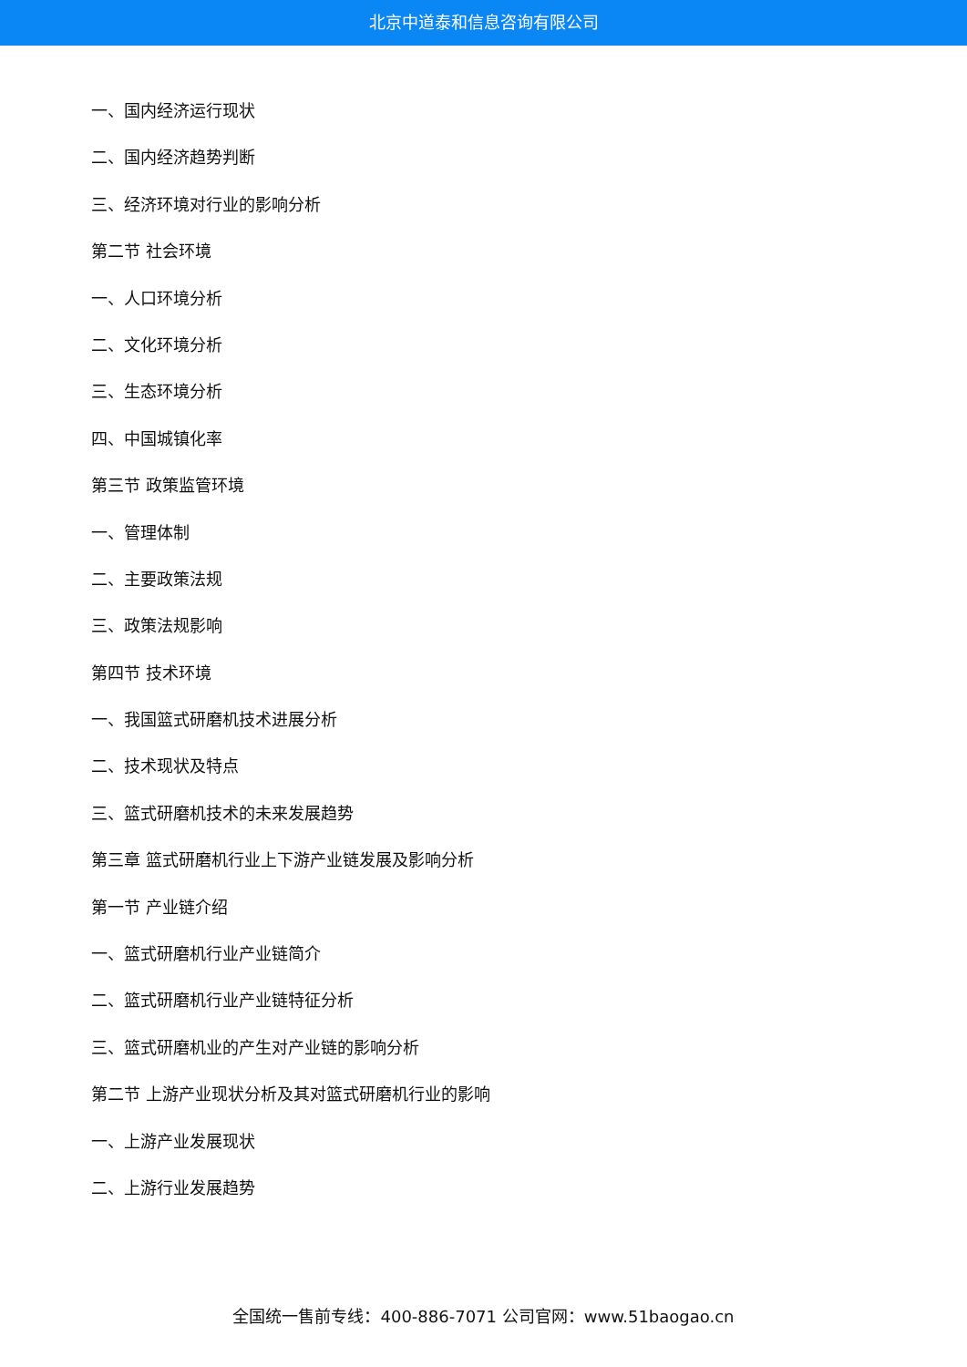北京中道泰和信息咨询有限公司
一、国内经济运行现状
二、国内经济趋势判断
三、经济环境对行业的影响分析
第二节 社会环境
一、人口环境分析
二、文化环境分析
三、生态环境分析
四、中国城镇化率
第三节 政策监管环境
一、管理体制
二、主要政策法规
三、政策法规影响
第四节 技术环境
一、我国篮式研磨机技术进展分析
二、技术现状及特点
三、篮式研磨机技术的未来发展趋势
第三章 篮式研磨机行业上下游产业链发展及影响分析
第一节 产业链介绍
一、篮式研磨机行业产业链简介
二、篮式研磨机行业产业链特征分析
三、篮式研磨机业的产生对产业链的影响分析
第二节 上游产业现状分析及其对篮式研磨机行业的影响
一、上游产业发展现状
二、上游行业发展趋势
全国统一售前专线：400-886-7071 公司官网：www.51baogao.cn